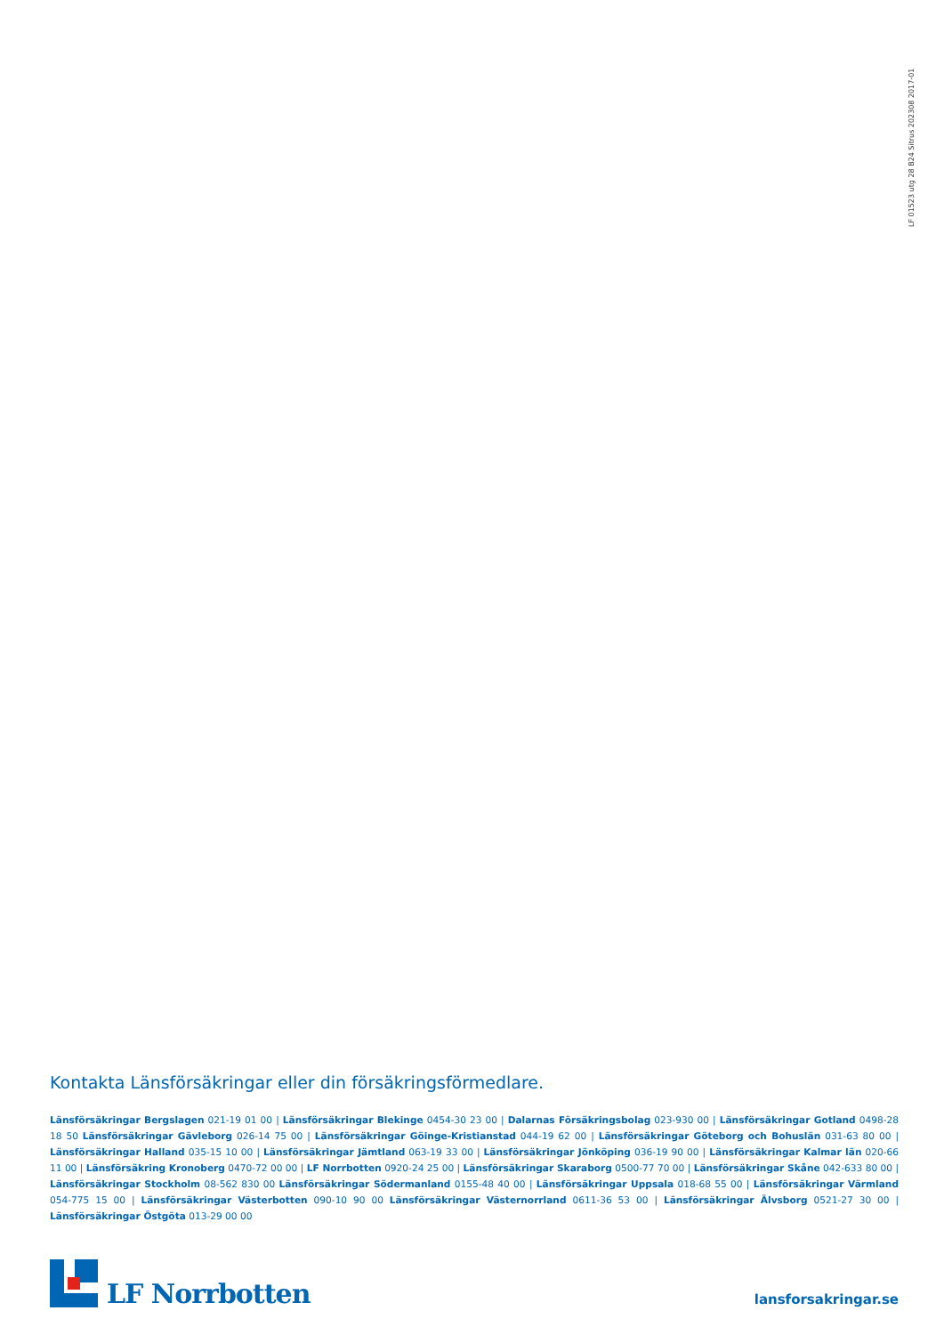LF 01523 utg 28 B24 Sitrus 202308 2017-01
Kontakta Länsförsäkringar eller din försäkringsförmedlare.
Länsförsäkringar Bergslagen 021-19 01 00 | Länsförsäkringar Blekinge 0454-30 23 00 | Dalarnas Försäkringsbolag 023-930 00 | Länsförsäkringar Gotland 0498-28 18 50 Länsförsäkringar Gävleborg 026-14 75 00 | Länsförsäkringar Göinge-Kristianstad 044-19 62 00 | Länsförsäkringar Göteborg och Bohuslän 031-63 80 00 | Länsförsäkringar Halland 035-15 10 00 | Länsförsäkringar Jämtland 063-19 33 00 | Länsförsäkringar Jönköping 036-19 90 00 | Länsförsäkringar Kalmar län 020-66 11 00 | Länsförsäkring Kronoberg 0470-72 00 00 | LF Norrbotten 0920-24 25 00 | Länsförsäkringar Skaraborg 0500-77 70 00 | Länsförsäkringar Skåne 042-633 80 00 | Länsförsäkringar Stockholm 08-562 830 00 Länsförsäkringar Södermanland 0155-48 40 00 | Länsförsäkringar Uppsala 018-68 55 00 | Länsförsäkringar Värmland 054-775 15 00 | Länsförsäkringar Västerbotten 090-10 90 00 Länsförsäkringar Västernorrland 0611-36 53 00 | Länsförsäkringar Älvsborg 0521-27 30 00 | Länsförsäkringar Östgöta 013-29 00 00
LF Norrbotten
lansforsakringar.se